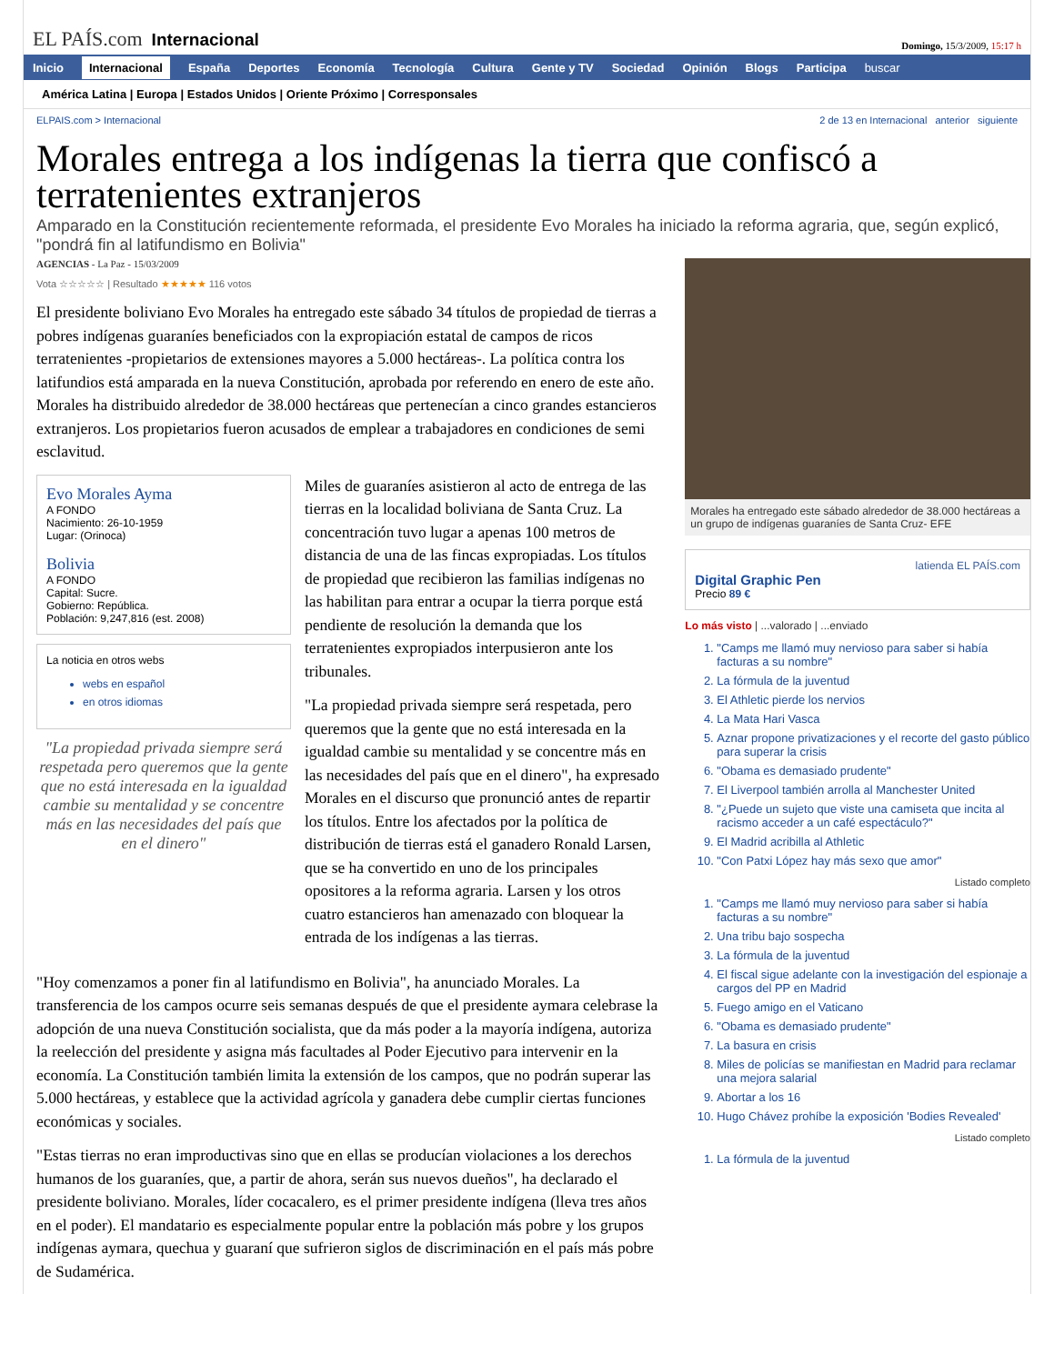EL PAÍS.com Internacional
Domingo, 15/3/2009, 15:17 h
Inicio Internacional España Deportes Economía Tecnología Cultura Gente y TV Sociedad Opinión Blogs Participa buscar
América Latina | Europa | Estados Unidos | Oriente Próximo | Corresponsales
ELPAIS.com > Internacional 2 de 13 en Internacional anterior siguiente
Morales entrega a los indígenas la tierra que confiscó a terratenientes extranjeros
Amparado en la Constitución recientemente reformada, el presidente Evo Morales ha iniciado la reforma agraria, que, según explicó, "pondrá fin al latifundismo en Bolivia"
AGENCIAS - La Paz - 15/03/2009
Vota ☆☆☆☆☆ | Resultado ★★★★★ 116 votos
El presidente boliviano Evo Morales ha entregado este sábado 34 títulos de propiedad de tierras a pobres indígenas guaraníes beneficiados con la expropiación estatal de campos de ricos terratenientes -propietarios de extensiones mayores a 5.000 hectáreas-. La política contra los latifundios está amparada en la nueva Constitución, aprobada por referendo en enero de este año. Morales ha distribuido alrededor de 38.000 hectáreas que pertenecían a cinco grandes estancieros extranjeros. Los propietarios fueron acusados de emplear a trabajadores en condiciones de semi esclavitud.
Evo Morales Ayma
A FONDO
Nacimiento: 26-10-1959
Lugar: (Orinoca)
Bolivia
A FONDO
Capital: Sucre.
Gobierno: República.
Población: 9,247,816 (est. 2008)
La noticia en otros webs
webs en español
en otros idiomas
"La propiedad privada siempre será respetada pero queremos que la gente que no está interesada en la igualdad cambie su mentalidad y se concentre más en las necesidades del país que en el dinero"
Miles de guaraníes asistieron al acto de entrega de las tierras en la localidad boliviana de Santa Cruz. La concentración tuvo lugar a apenas 100 metros de distancia de una de las fincas expropiadas. Los títulos de propiedad que recibieron las familias indígenas no las habilitan para entrar a ocupar la tierra porque está pendiente de resolución la demanda que los terratenientes expropiados interpusieron ante los tribunales.
"La propiedad privada siempre será respetada, pero queremos que la gente que no está interesada en la igualdad cambie su mentalidad y se concentre más en las necesidades del país que en el dinero", ha expresado Morales en el discurso que pronunció antes de repartir los títulos. Entre los afectados por la política de distribución de tierras está el ganadero Ronald Larsen, que se ha convertido en uno de los principales opositores a la reforma agraria. Larsen y los otros cuatro estancieros han amenazado con bloquear la entrada de los indígenas a las tierras.
"Hoy comenzamos a poner fin al latifundismo en Bolivia", ha anunciado Morales. La transferencia de los campos ocurre seis semanas después de que el presidente aymara celebrase la adopción de una nueva Constitución socialista, que da más poder a la mayoría indígena, autoriza la reelección del presidente y asigna más facultades al Poder Ejecutivo para intervenir en la economía. La Constitución también limita la extensión de los campos, que no podrán superar las 5.000 hectáreas, y establece que la actividad agrícola y ganadera debe cumplir ciertas funciones económicas y sociales.
"Estas tierras no eran improductivas sino que en ellas se producían violaciones a los derechos humanos de los guaraníes, que, a partir de ahora, serán sus nuevos dueños", ha declarado el presidente boliviano. Morales, líder cocacalero, es el primer presidente indígena (lleva tres años en el poder). El mandatario es especialmente popular entre la población más pobre y los grupos indígenas aymara, quechua y guaraní que sufrieron siglos de discriminación en el país más pobre de Sudamérica.
Morales ha entregado este sábado alrededor de 38.000 hectáreas a un grupo de indígenas guaraníes de Santa Cruz- EFE
latienda EL PAÍS.com
Digital Graphic Pen
Precio 89 €
Lo más visto | ...valorado | ...enviado
1. "Camps me llamó muy nervioso para saber si había facturas a su nombre"
2. La fórmula de la juventud
3. El Athletic pierde los nervios
4. La Mata Hari Vasca
5. Aznar propone privatizaciones y el recorte del gasto público para superar la crisis
6. "Obama es demasiado prudente"
7. El Liverpool también arrolla al Manchester United
8. "¿Puede un sujeto que viste una camiseta que incita al racismo acceder a un café espectáculo?"
9. El Madrid acribilla al Athletic
10. "Con Patxi López hay más sexo que amor"
Listado completo
1. "Camps me llamó muy nervioso para saber si había facturas a su nombre"
2. Una tribu bajo sospecha
3. La fórmula de la juventud
4. El fiscal sigue adelante con la investigación del espionaje a cargos del PP en Madrid
5. Fuego amigo en el Vaticano
6. "Obama es demasiado prudente"
7. La basura en crisis
8. Miles de policías se manifiestan en Madrid para reclamar una mejora salarial
9. Abortar a los 16
10. Hugo Chávez prohíbe la exposición 'Bodies Revealed'
Listado completo
1. La fórmula de la juventud